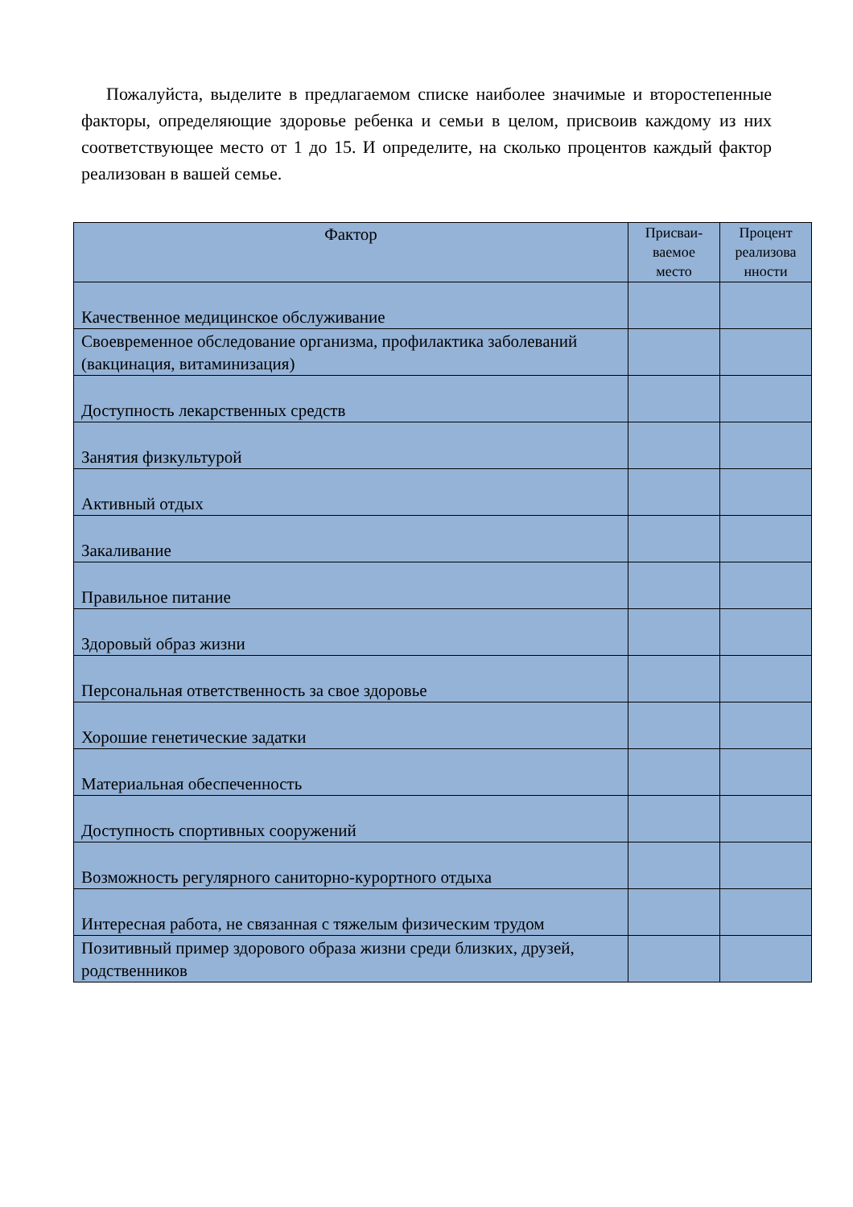Пожалуйста, выделите в предлагаемом списке наиболее значимые и второстепенные факторы, определяющие здоровье ребенка и семьи в целом, присвоив каждому из них соответствующее место от 1 до 15. И определите, на сколько процентов каждый фактор реализован в вашей семье.
| Фактор | Присваи-ваемое место | Процент реализова нности |
| --- | --- | --- |
| Качественное медицинское обслуживание | | |
| Своевременное обследование организма, профилактика заболеваний (вакцинация, витаминизация) | | |
| Доступность лекарственных средств | | |
| Занятия физкультурой | | |
| Активный отдых | | |
| Закаливание | | |
| Правильное питание | | |
| Здоровый образ жизни | | |
| Персональная ответственность за свое здоровье | | |
| Хорошие генетические задатки | | |
| Материальная обеспеченность | | |
| Доступность спортивных сооружений | | |
| Возможность регулярного саниторно-курортного отдыха | | |
| Интересная работа, не связанная с тяжелым физическим трудом | | |
| Позитивный пример здорового образа жизни среди близких, друзей, родственников | | |